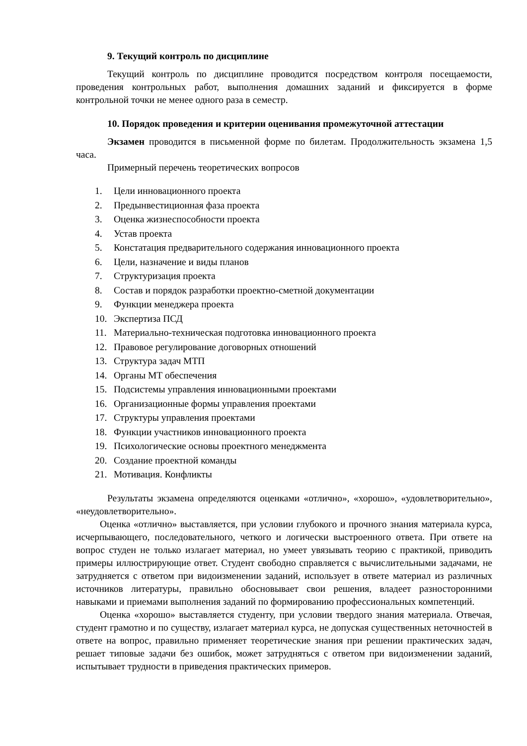9. Текущий контроль по дисциплине
Текущий контроль по дисциплине проводится посредством контроля посещаемости, проведения контрольных работ, выполнения домашних заданий и фиксируется в форме контрольной точки не менее одного раза в семестр.
10. Порядок проведения и критерии оценивания промежуточной аттестации
Экзамен проводится в письменной форме по билетам. Продолжительность экзамена 1,5 часа.
Примерный перечень теоретических вопросов
1. Цели инновационного проекта
2. Предынвестиционная фаза проекта
3. Оценка жизнеспособности проекта
4. Устав проекта
5. Констатация предварительного содержания инновационного проекта
6. Цели, назначение и виды планов
7. Структуризация проекта
8. Состав и порядок разработки проектно-сметной документации
9. Функции менеджера проекта
10. Экспертиза ПСД
11. Материально-техническая подготовка инновационного проекта
12. Правовое регулирование договорных отношений
13. Структура задач МТП
14. Органы МТ обеспечения
15. Подсистемы управления инновационными проектами
16. Организационные формы управления проектами
17. Структуры управления проектами
18. Функции участников инновационного проекта
19. Психологические основы проектного менеджмента
20. Создание проектной команды
21. Мотивация. Конфликты
Результаты экзамена определяются оценками «отлично», «хорошо», «удовлетворительно», «неудовлетворительно».
Оценка «отлично» выставляется, при условии глубокого и прочного знания материала курса, исчерпывающего, последовательного, четкого и логически выстроенного ответа. При ответе на вопрос студен не только излагает материал, но умеет увязывать теорию с практикой, приводить примеры иллюстрирующие ответ. Студент свободно справляется с вычислительными задачами, не затрудняется с ответом при видоизменении заданий, использует в ответе материал из различных источников литературы, правильно обосновывает свои решения, владеет разносторонними навыками и приемами выполнения заданий по формированию профессиональных компетенций.
Оценка «хорошо» выставляется студенту, при условии твердого знания материала. Отвечая, студент грамотно и по существу, излагает материал курса, не допуская существенных неточностей в ответе на вопрос, правильно применяет теоретические знания при решении практических задач, решает типовые задачи без ошибок, может затрудняться с ответом при видоизменении заданий, испытывает трудности в приведения практических примеров.